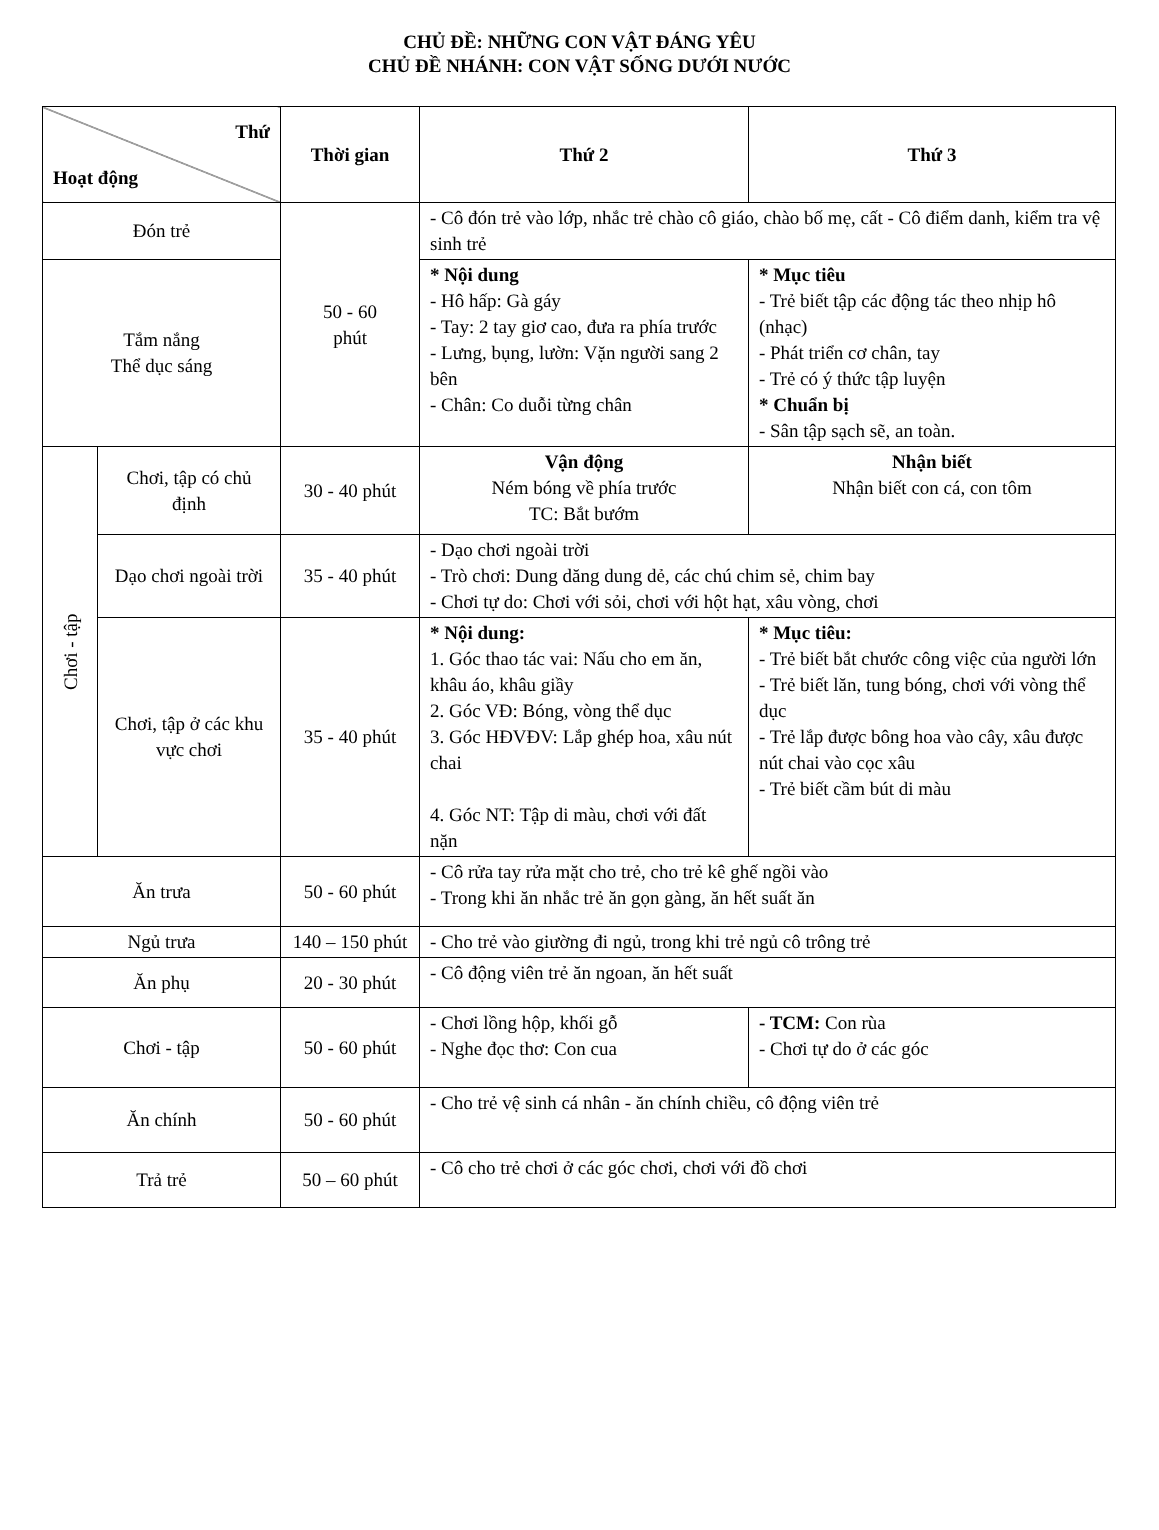CHỦ ĐỀ: NHỮNG CON VẬT ĐÁNG YÊU
CHỦ ĐỀ NHÁNH: CON VẬT SỐNG DƯỚI NƯỚC
| Thứ Hoạt động | | Thời gian | Thứ 2 | Thứ 3 | |
| --- | --- | --- | --- | --- | --- |
| Đón trẻ | | 50 - 60 phút | - Cô đón trẻ vào lớp, nhắc trẻ chào cô giáo, chào bố mẹ, cất - Cô điểm danh, kiểm tra vệ sinh trẻ | | |
| Tắm nắng Thể dục sáng | | | * Nội dung - Hô hấp: Gà gáy - Tay: 2 tay giơ cao, đưa ra phía trước - Lưng, bụng, lườn: Vặn người sang 2 bên - Chân: Co duỗi từng chân | * Mục tiêu - Trẻ biết tập các động tác theo nhịp hô (nhạc) - Phát triển cơ chân, tay - Trẻ có ý thức tập luyện * Chuẩn bị - Sân tập sạch sẽ, an toàn. | |
| Chơi - tập | Chơi, tập có chủ định | 30 - 40 phút | Vận động Ném bóng về phía trước TC: Bắt bướm | Nhận biết Nhận biết con cá, con tôm | |
| | Dạo chơi ngoài trời | 35 - 40 phút | - Dạo chơi ngoài trời - Trò chơi: Dung dăng dung dẻ, các chú chim sẻ, chim bay - Chơi tự do: Chơi với sỏi, chơi với hột hạt, xâu vòng, chơi | | |
| | Chơi, tập ở các khu vực chơi | 35 - 40 phút | * Nội dung: 1. Góc thao tác vai: Nấu cho em ăn, khâu áo, khâu giầy 2. Góc VĐ: Bóng, vòng thể dục 3. Góc HĐVĐV: Lắp ghép hoa, xâu nút chai 4. Góc NT: Tập di màu, chơi với đất nặn | * Mục tiêu: - Trẻ biết bắt chước công việc của người lớn - Trẻ biết lăn, tung bóng, chơi với vòng thể dục - Trẻ lắp được bông hoa vào cây, xâu được nút chai vào cọc xâu - Trẻ biết cầm bút di màu | |
| Ăn trưa | | 50 - 60 phút | - Cô rửa tay rửa mặt cho trẻ, cho trẻ kê ghế ngồi vào - Trong khi ăn nhắc trẻ ăn gọn gàng, ăn hết suất ăn | | |
| Ngủ trưa | | 140 – 150 phút | - Cho trẻ vào giường đi ngủ, trong khi trẻ ngủ cô trông trẻ | | |
| Ăn phụ | | 20 - 30 phút | - Cô động viên trẻ ăn ngoan, ăn hết suất | | |
| Chơi - tập | | 50 - 60 phút | - Chơi lồng hộp, khối gỗ - Nghe đọc thơ: Con cua | | - TCM: Con rùa - Chơi tự do ở các góc |
| Ăn chính | | 50 - 60 phút | - Cho trẻ vệ sinh cá nhân - ăn chính chiều, cô động viên trẻ | | |
| Trả trẻ | | 50 – 60 phút | - Cô cho trẻ chơi ở các góc chơi, chơi với đồ chơi | | |